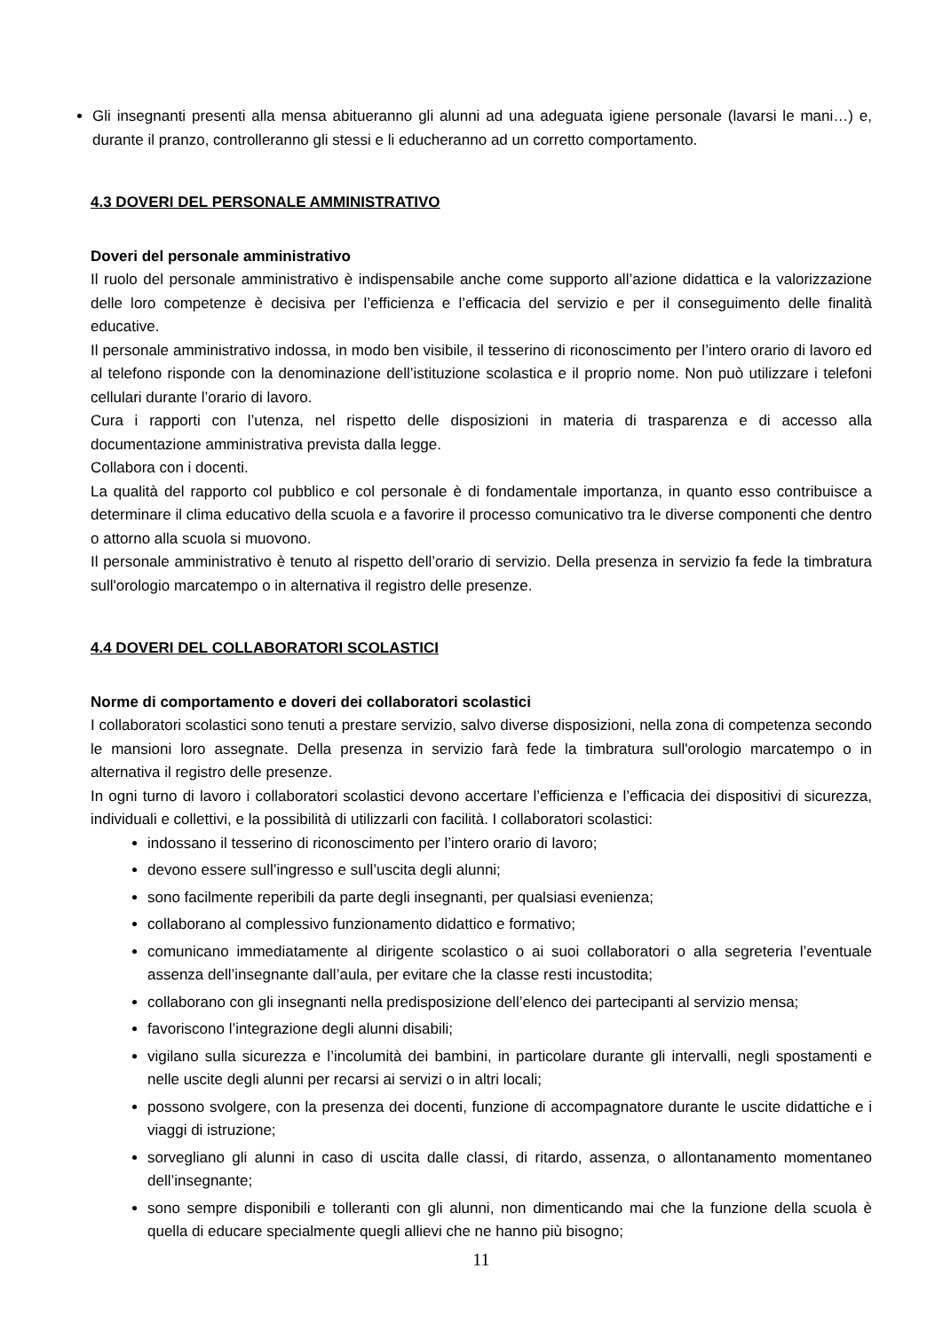Gli insegnanti presenti alla mensa abitueranno gli alunni ad una adeguata igiene personale (lavarsi le mani…) e, durante il pranzo, controlleranno gli stessi e li educheranno ad un corretto comportamento.
4.3 DOVERI DEL PERSONALE AMMINISTRATIVO
Doveri del personale amministrativo
Il ruolo del personale amministrativo è indispensabile anche come supporto all’azione didattica e la valorizzazione delle loro competenze è decisiva per l’efficienza e l’efficacia del servizio e per il conseguimento delle finalità educative.
Il personale amministrativo indossa, in modo ben visibile, il tesserino di riconoscimento per l’intero orario di lavoro ed al telefono risponde con la denominazione dell’istituzione scolastica e il proprio nome. Non può utilizzare i telefoni cellulari durante l’orario di lavoro.
Cura i rapporti con l’utenza, nel rispetto delle disposizioni in materia di trasparenza e di accesso alla documentazione amministrativa prevista dalla legge.
Collabora con i docenti.
La qualità del rapporto col pubblico e col personale è di fondamentale importanza, in quanto esso contribuisce a determinare il clima educativo della scuola e a favorire il processo comunicativo tra le diverse componenti che dentro o attorno alla scuola si muovono.
Il personale amministrativo è tenuto al rispetto dell’orario di servizio. Della presenza in servizio fa fede la timbratura sull'orologio marcatempo o in alternativa il registro delle presenze.
4.4 DOVERI DEL COLLABORATORI SCOLASTICI
Norme di comportamento e doveri dei collaboratori scolastici
I collaboratori scolastici sono tenuti a prestare servizio, salvo diverse disposizioni, nella zona di competenza secondo le mansioni loro assegnate. Della presenza in servizio farà fede la timbratura sull'orologio marcatempo o in alternativa il registro delle presenze.
In ogni turno di lavoro i collaboratori scolastici devono accertare l’efficienza e l’efficacia dei dispositivi di sicurezza, individuali e collettivi, e la possibilità di utilizzarli con facilità. I collaboratori scolastici:
indossano il tesserino di riconoscimento per l’intero orario di lavoro;
devono essere sull’ingresso e sull’uscita degli alunni;
sono facilmente reperibili da parte degli insegnanti, per qualsiasi evenienza;
collaborano al complessivo funzionamento didattico e formativo;
comunicano immediatamente al dirigente scolastico o ai suoi collaboratori o alla segreteria l’eventuale assenza dell’insegnante dall’aula, per evitare che la classe resti incustodita;
collaborano con gli insegnanti nella predisposizione dell’elenco dei partecipanti al servizio mensa;
favoriscono l’integrazione degli alunni disabili;
vigilano sulla sicurezza e l’incolumità dei bambini, in particolare durante gli intervalli, negli spostamenti e nelle uscite degli alunni per recarsi ai servizi o in altri locali;
possono svolgere, con la presenza dei docenti, funzione di accompagnatore durante le uscite didattiche e i viaggi di istruzione;
sorvegliano gli alunni in caso di uscita dalle classi, di ritardo, assenza, o allontanamento momentaneo dell’insegnante;
sono sempre disponibili e tolleranti con gli alunni, non dimenticando mai che la funzione della scuola è quella di educare specialmente quegli allievi che ne hanno più bisogno;
11